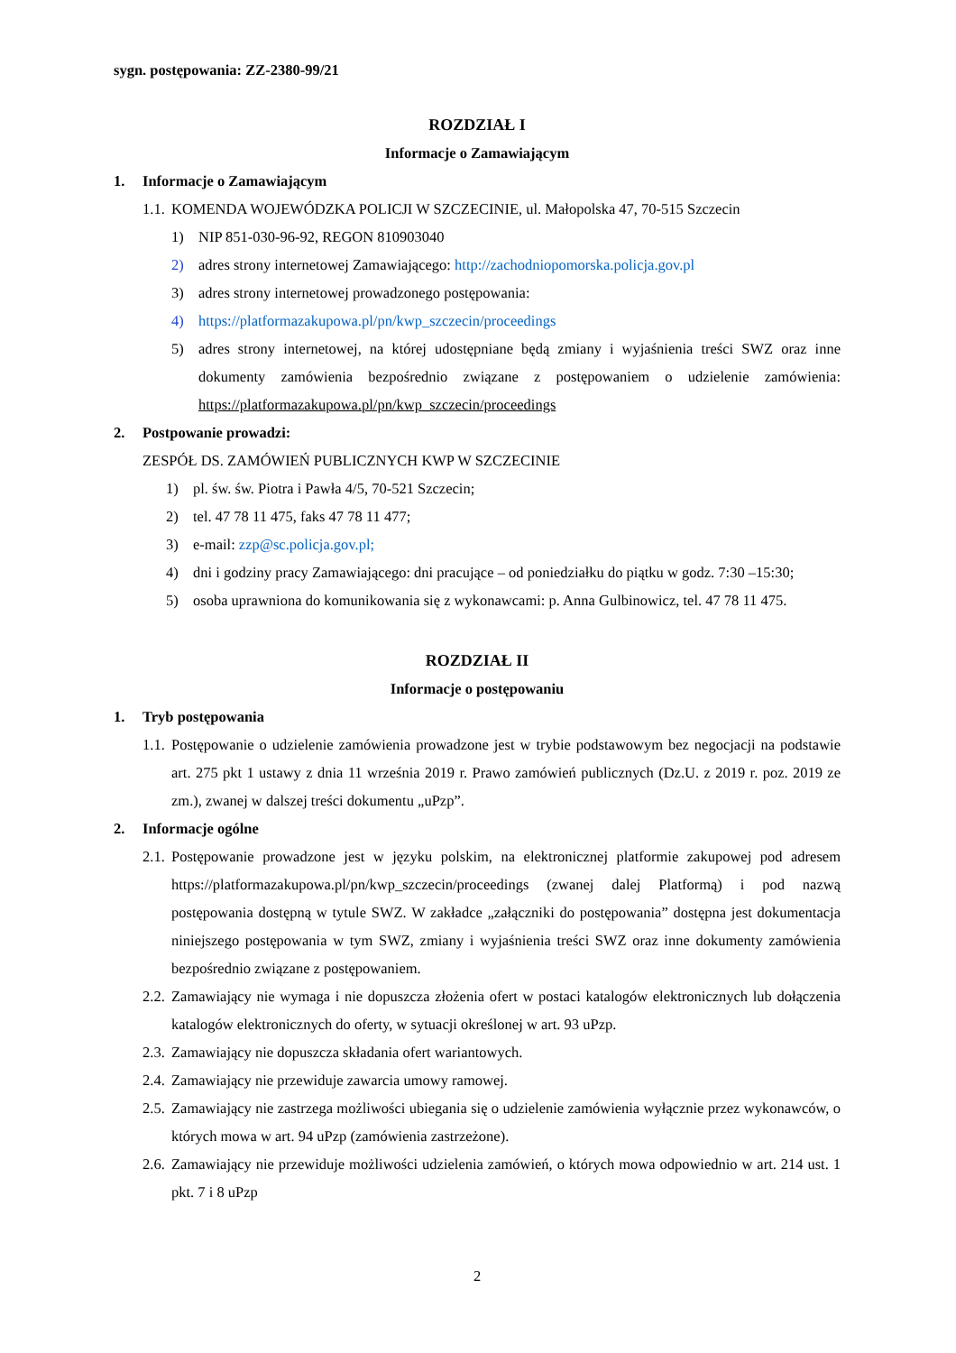sygn. postępowania: ZZ-2380-99/21
ROZDZIAŁ I
Informacje o Zamawiającym
1. Informacje o Zamawiającym
1.1. KOMENDA WOJEWÓDZKA POLICJI W SZCZECINIE, ul. Małopolska 47, 70-515 Szczecin
1) NIP 851-030-96-92, REGON 810903040
2) adres strony internetowej Zamawiającego: http://zachodniopomorska.policja.gov.pl
3) adres strony internetowej prowadzonego postępowania:
4) https://platformazakupowa.pl/pn/kwp_szczecin/proceedings
5) adres strony internetowej, na której udostępniane będą zmiany i wyjaśnienia treści SWZ oraz inne dokumenty zamówienia bezpośrednio związane z postępowaniem o udzielenie zamówienia: https://platformazakupowa.pl/pn/kwp_szczecin/proceedings
2. Postpowanie prowadzi:
ZESPÓŁ DS. ZAMÓWIEŃ PUBLICZNYCH KWP W SZCZECINIE
1) pl. św. św. Piotra i Pawła 4/5, 70-521 Szczecin;
2) tel. 47 78 11 475, faks 47 78 11 477;
3) e-mail: zzp@sc.policja.gov.pl;
4) dni i godziny pracy Zamawiającego: dni pracujące – od poniedziałku do piątku w godz. 7:30 –15:30;
5) osoba uprawniona do komunikowania się z wykonawcami: p. Anna Gulbinowicz, tel. 47 78 11 475.
ROZDZIAŁ II
Informacje o postępowaniu
1. Tryb postępowania
1.1. Postępowanie o udzielenie zamówienia prowadzone jest w trybie podstawowym bez negocjacji na podstawie art. 275 pkt 1 ustawy z dnia 11 września 2019 r. Prawo zamówień publicznych (Dz.U. z 2019 r. poz. 2019 ze zm.), zwanej w dalszej treści dokumentu „uPzp”.
2. Informacje ogólne
2.1. Postępowanie prowadzone jest w języku polskim, na elektronicznej platformie zakupowej pod adresem https://platformazakupowa.pl/pn/kwp_szczecin/proceedings (zwanej dalej Platformą) i pod nazwą postępowania dostępną w tytule SWZ. W zakładce „załączniki do postępowania” dostępna jest dokumentacja niniejszego postępowania w tym SWZ, zmiany i wyjaśnienia treści SWZ oraz inne dokumenty zamówienia bezpośrednio związane z postępowaniem.
2.2. Zamawiający nie wymaga i nie dopuszcza złożenia ofert w postaci katalogów elektronicznych lub dołączenia katalogów elektronicznych do oferty, w sytuacji określonej w art. 93 uPzp.
2.3. Zamawiający nie dopuszcza składania ofert wariantowych.
2.4. Zamawiający nie przewiduje zawarcia umowy ramowej.
2.5. Zamawiający nie zastrzega możliwości ubiegania się o udzielenie zamówienia wyłącznie przez wykonawców, o których mowa w art. 94 uPzp (zamówienia zastrzeżone).
2.6. Zamawiający nie przewiduje możliwości udzielenia zamówień, o których mowa odpowiednio w art. 214 ust. 1 pkt. 7 i 8 uPzp
2